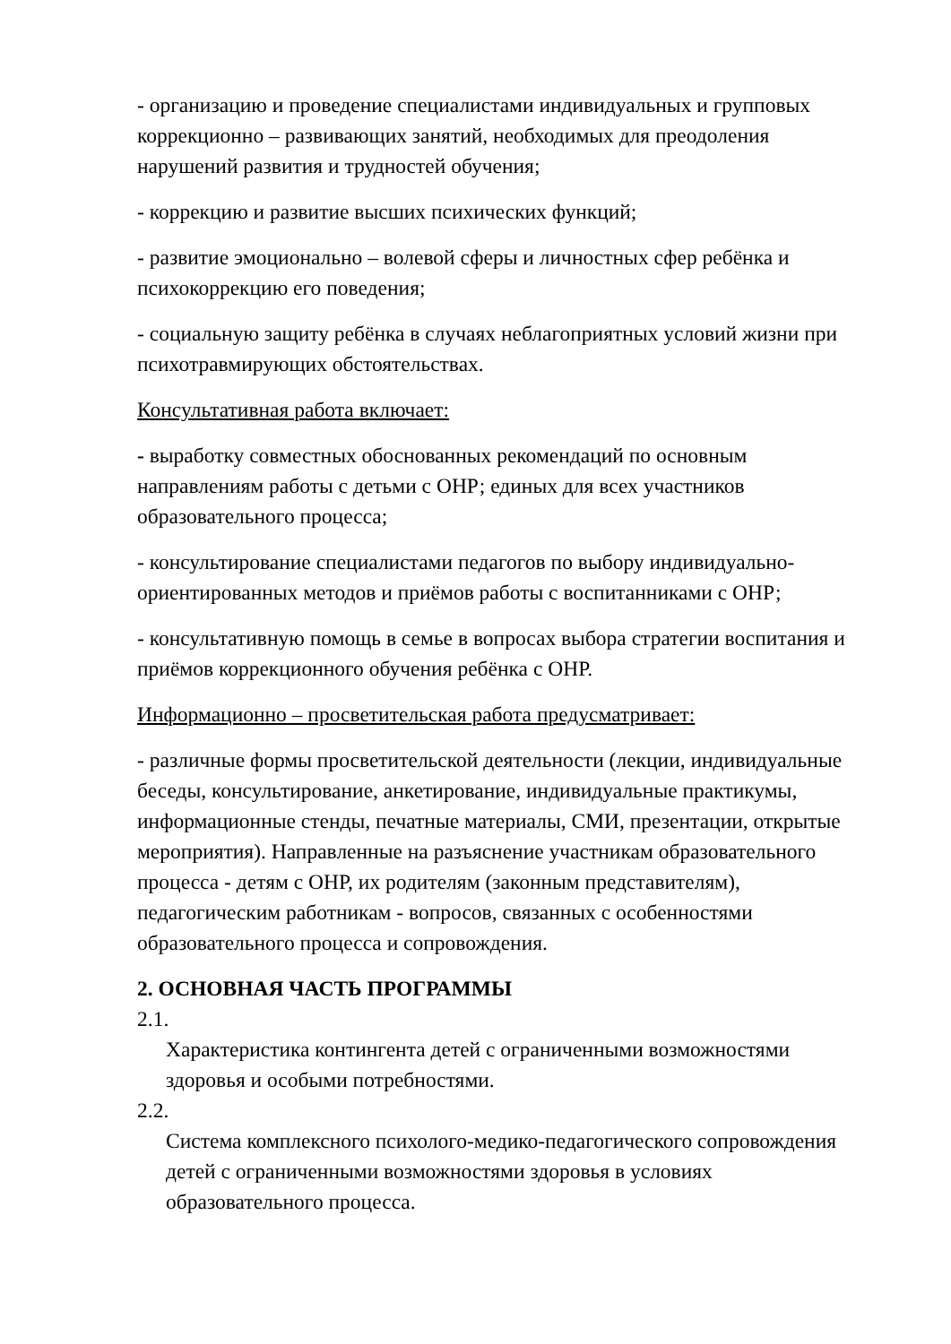- организацию и проведение специалистами индивидуальных и групповых коррекционно – развивающих занятий, необходимых для преодоления нарушений развития и трудностей обучения;
- коррекцию и развитие высших психических функций;
- развитие эмоционально – волевой сферы и личностных сфер ребёнка и психокоррекцию его поведения;
- социальную защиту ребёнка в случаях неблагоприятных условий жизни при психотравмирующих обстоятельствах.
Консультативная работа включает:
- выработку совместных обоснованных рекомендаций по основным направлениям работы с детьми с ОНР; единых для всех участников образовательного процесса;
- консультирование специалистами педагогов по выбору индивидуально-ориентированных методов и приёмов работы с воспитанниками с ОНР;
- консультативную помощь в семье в вопросах выбора стратегии воспитания и приёмов коррекционного обучения ребёнка с ОНР.
Информационно – просветительская работа предусматривает:
- различные формы просветительской деятельности (лекции, индивидуальные беседы, консультирование, анкетирование, индивидуальные практикумы, информационные стенды, печатные материалы, СМИ, презентации, открытые мероприятия). Направленные на разъяснение участникам образовательного процесса - детям с ОНР, их родителям (законным представителям), педагогическим работникам - вопросов, связанных с особенностями образовательного процесса и сопровождения.
2. ОСНОВНАЯ ЧАСТЬ ПРОГРАММЫ
2.1.
Характеристика контингента детей с ограниченными возможностями здоровья и особыми потребностями.
2.2.
Система комплексного психолого-медико-педагогического сопровождения детей с ограниченными возможностями здоровья в условиях образовательного процесса.